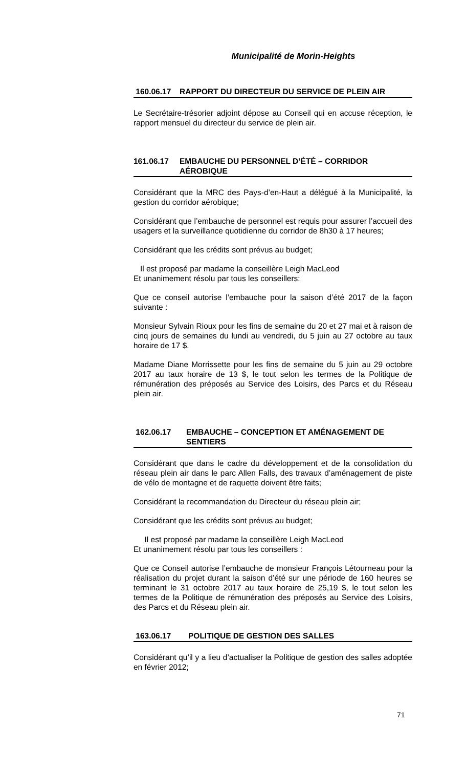Municipalité de Morin-Heights
160.06.17 RAPPORT DU DIRECTEUR DU SERVICE DE PLEIN AIR
Le Secrétaire-trésorier adjoint dépose au Conseil qui en accuse réception, le rapport mensuel du directeur du service de plein air.
161.06.17 EMBAUCHE DU PERSONNEL D’ÉTÉ – CORRIDOR AÉROBIQUE
Considérant que la MRC des Pays-d’en-Haut a délégué à la Municipalité, la gestion du corridor aérobique;
Considérant que l’embauche de personnel est requis pour assurer l’accueil des usagers et la surveillance quotidienne du corridor de 8h30 à 17 heures;
Considérant que les crédits sont prévus au budget;
Il est proposé par madame la conseillère Leigh MacLeod
Et unanimement résolu par tous les conseillers:
Que ce conseil autorise l’embauche pour la saison d’été 2017 de la façon suivante :
Monsieur Sylvain Rioux pour les fins de semaine du 20 et 27 mai et à raison de cinq jours de semaines du lundi au vendredi, du 5 juin au 27 octobre au taux horaire de 17 $.
Madame Diane Morrissette pour les fins de semaine du 5 juin au 29 octobre 2017 au taux horaire de 13 $, le tout selon les termes de la Politique de rémunération des préposés au Service des Loisirs, des Parcs et du Réseau plein air.
162.06.17 EMBAUCHE – CONCEPTION ET AMÉNAGEMENT DE SENTIERS
Considérant que dans le cadre du développement et de la consolidation du réseau plein air dans le parc Allen Falls, des travaux d’aménagement de piste de vélo de montagne et de raquette doivent être faits;
Considérant la recommandation du Directeur du réseau plein air;
Considérant que les crédits sont prévus au budget;
Il est proposé par madame la conseillère Leigh MacLeod
Et unanimement résolu par tous les conseillers :
Que ce Conseil autorise l’embauche de monsieur François Létourneau pour la réalisation du projet durant la saison d’été sur une période de 160 heures se terminant le 31 octobre 2017 au taux horaire de 25,19 $, le tout selon les termes de la Politique de rémunération des préposés au Service des Loisirs, des Parcs et du Réseau plein air.
163.06.17 POLITIQUE DE GESTION DES SALLES
Considérant qu’il y a lieu d’actualiser la Politique de gestion des salles adoptée en février 2012;
71